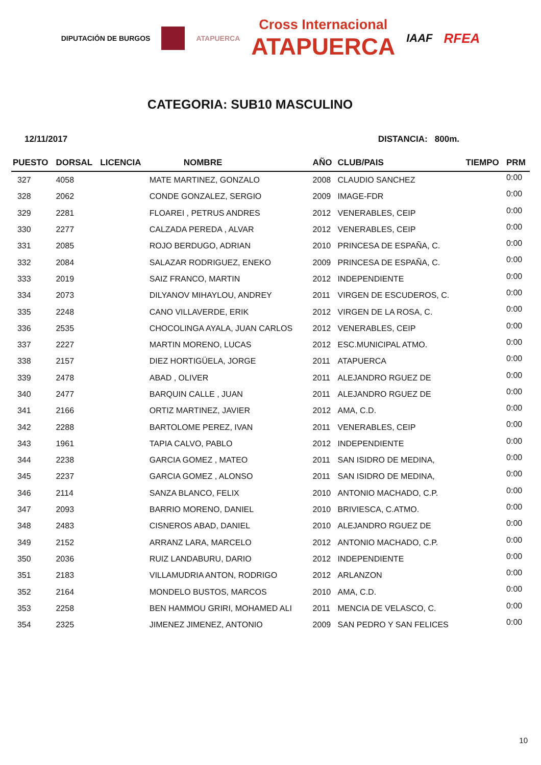DIPUTACIÓN DE BURGOS ATAPUERCA
Cross Internacional
ATAPUERCA
IAAF RFEA
CATEGORIA: SUB10 MASCULINO
12/11/2017 DISTANCIA: 800m.
| PUESTO | DORSAL | LICENCIA | NOMBRE | AÑO | CLUB/PAIS | TIEMPO | PRM |
| --- | --- | --- | --- | --- | --- | --- | --- |
| 327 | 4058 | | MATE MARTINEZ, GONZALO | 2008 | CLAUDIO SANCHEZ | | 0:00 |
| 328 | 2062 | | CONDE GONZALEZ, SERGIO | 2009 | IMAGE-FDR | | 0:00 |
| 329 | 2281 | | FLOAREI , PETRUS ANDRES | 2012 | VENERABLES, CEIP | | 0:00 |
| 330 | 2277 | | CALZADA PEREDA , ALVAR | 2012 | VENERABLES, CEIP | | 0:00 |
| 331 | 2085 | | ROJO BERDUGO, ADRIAN | 2010 | PRINCESA DE ESPAÑA, C. | | 0:00 |
| 332 | 2084 | | SALAZAR RODRIGUEZ, ENEKO | 2009 | PRINCESA DE ESPAÑA, C. | | 0:00 |
| 333 | 2019 | | SAIZ FRANCO, MARTIN | 2012 | INDEPENDIENTE | | 0:00 |
| 334 | 2073 | | DILYANOV MIHAYLOU, ANDREY | 2011 | VIRGEN DE ESCUDEROS, C. | | 0:00 |
| 335 | 2248 | | CANO VILLAVERDE, ERIK | 2012 | VIRGEN DE LA ROSA, C. | | 0:00 |
| 336 | 2535 | | CHOCOLINGA AYALA, JUAN CARLOS | 2012 | VENERABLES, CEIP | | 0:00 |
| 337 | 2227 | | MARTIN MORENO, LUCAS | 2012 | ESC.MUNICIPAL ATMO. | | 0:00 |
| 338 | 2157 | | DIEZ HORTIGÜELA, JORGE | 2011 | ATAPUERCA | | 0:00 |
| 339 | 2478 | | ABAD , OLIVER | 2011 | ALEJANDRO RGUEZ DE | | 0:00 |
| 340 | 2477 | | BARQUIN CALLE , JUAN | 2011 | ALEJANDRO RGUEZ DE | | 0:00 |
| 341 | 2166 | | ORTIZ MARTINEZ, JAVIER | 2012 | AMA, C.D. | | 0:00 |
| 342 | 2288 | | BARTOLOME PEREZ, IVAN | 2011 | VENERABLES, CEIP | | 0:00 |
| 343 | 1961 | | TAPIA CALVO, PABLO | 2012 | INDEPENDIENTE | | 0:00 |
| 344 | 2238 | | GARCIA GOMEZ , MATEO | 2011 | SAN ISIDRO DE MEDINA, | | 0:00 |
| 345 | 2237 | | GARCIA GOMEZ , ALONSO | 2011 | SAN ISIDRO DE MEDINA, | | 0:00 |
| 346 | 2114 | | SANZA BLANCO, FELIX | 2010 | ANTONIO MACHADO, C.P. | | 0:00 |
| 347 | 2093 | | BARRIO MORENO, DANIEL | 2010 | BRIVIESCA, C.ATMO. | | 0:00 |
| 348 | 2483 | | CISNEROS ABAD, DANIEL | 2010 | ALEJANDRO RGUEZ DE | | 0:00 |
| 349 | 2152 | | ARRANZ LARA, MARCELO | 2012 | ANTONIO MACHADO, C.P. | | 0:00 |
| 350 | 2036 | | RUIZ LANDABURU, DARIO | 2012 | INDEPENDIENTE | | 0:00 |
| 351 | 2183 | | VILLAMUDRIA ANTON, RODRIGO | 2012 | ARLANZON | | 0:00 |
| 352 | 2164 | | MONDELO BUSTOS, MARCOS | 2010 | AMA, C.D. | | 0:00 |
| 353 | 2258 | | BEN HAMMOU GRIRI, MOHAMED ALI | 2011 | MENCIA DE VELASCO, C. | | 0:00 |
| 354 | 2325 | | JIMENEZ JIMENEZ, ANTONIO | 2009 | SAN PEDRO Y SAN FELICES | | 0:00 |
10